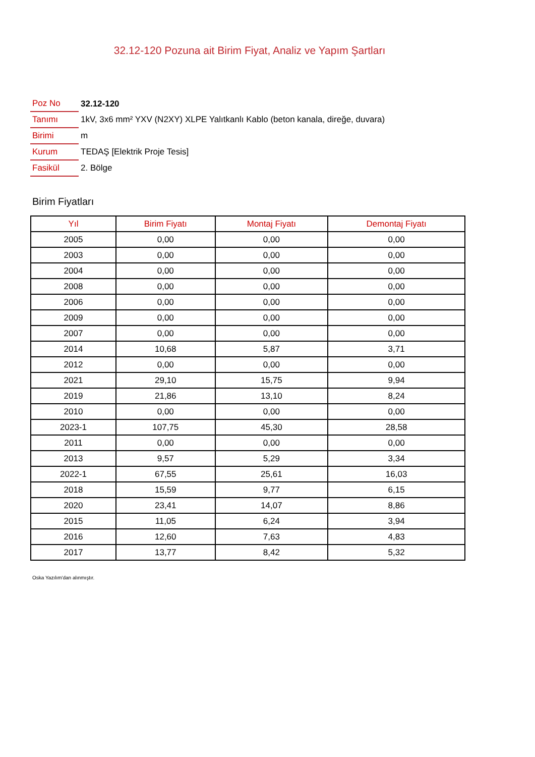32.12-120 Pozuna ait Birim Fiyat, Analiz ve Yapım Şartları
| Poz No | 32.12-120 |
| Tanımı | 1kV, 3x6 mm² YXV (N2XY) XLPE Yalıtkanlı Kablo (beton kanala, direğe, duvara) |
| Birimi | m |
| Kurum | TEDAŞ [Elektrik Proje Tesis] |
| Fasikül | 2. Bölge |
Birim Fiyatları
| Yıl | Birim Fiyatı | Montaj Fiyatı | Demontaj Fiyatı |
| --- | --- | --- | --- |
| 2005 | 0,00 | 0,00 | 0,00 |
| 2003 | 0,00 | 0,00 | 0,00 |
| 2004 | 0,00 | 0,00 | 0,00 |
| 2008 | 0,00 | 0,00 | 0,00 |
| 2006 | 0,00 | 0,00 | 0,00 |
| 2009 | 0,00 | 0,00 | 0,00 |
| 2007 | 0,00 | 0,00 | 0,00 |
| 2014 | 10,68 | 5,87 | 3,71 |
| 2012 | 0,00 | 0,00 | 0,00 |
| 2021 | 29,10 | 15,75 | 9,94 |
| 2019 | 21,86 | 13,10 | 8,24 |
| 2010 | 0,00 | 0,00 | 0,00 |
| 2023-1 | 107,75 | 45,30 | 28,58 |
| 2011 | 0,00 | 0,00 | 0,00 |
| 2013 | 9,57 | 5,29 | 3,34 |
| 2022-1 | 67,55 | 25,61 | 16,03 |
| 2018 | 15,59 | 9,77 | 6,15 |
| 2020 | 23,41 | 14,07 | 8,86 |
| 2015 | 11,05 | 6,24 | 3,94 |
| 2016 | 12,60 | 7,63 | 4,83 |
| 2017 | 13,77 | 8,42 | 5,32 |
Oska Yazılım'dan alınmıştır.